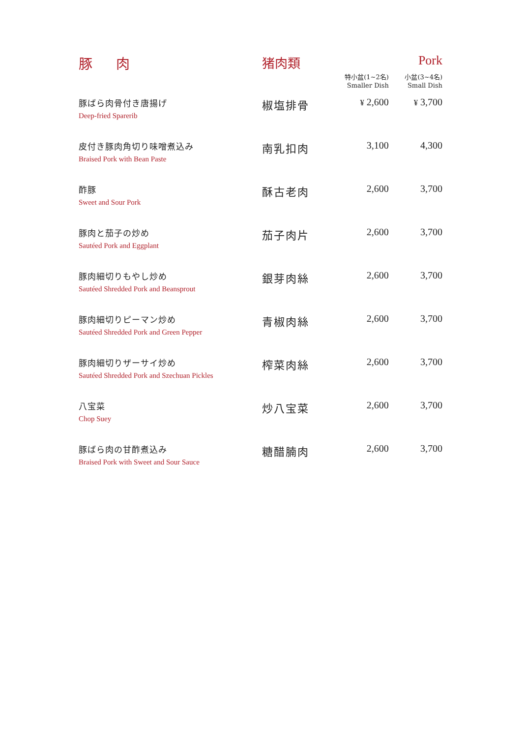| 豚 肉 | 猪肉類 | | Pork |
| --- | --- | --- | --- |
| | | 特小盆(1~2名) Smaller Dish | 小盆(3~4名) Small Dish |
| 豚ばら肉骨付き唐揚げ Deep-fried Sparerib | 椒塩排骨 | ¥ 2,600 | ¥ 3,700 |
| 皮付き豚肉角切り味噌煮込み Braised Pork with Bean Paste | 南乳扣肉 | 3,100 | 4,300 |
| 酢豚 Sweet and Sour Pork | 酥古老肉 | 2,600 | 3,700 |
| 豚肉と茄子の炒め Sautéed Pork and Eggplant | 茄子肉片 | 2,600 | 3,700 |
| 豚肉細切りもやし炒め Sautéed Shredded Pork and Beansprout | 銀芽肉絲 | 2,600 | 3,700 |
| 豚肉細切りピーマン炒め Sautéed Shredded Pork and Green Pepper | 青椒肉絲 | 2,600 | 3,700 |
| 豚肉細切りザーサイ炒め Sautéed Shredded Pork and Szechuan Pickles | 榨菜肉絲 | 2,600 | 3,700 |
| 八宝菜 Chop Suey | 炒八宝菜 | 2,600 | 3,700 |
| 豚ばら肉の甘酢煮込み Braised Pork with Sweet and Sour Sauce | 糖醋腩肉 | 2,600 | 3,700 |